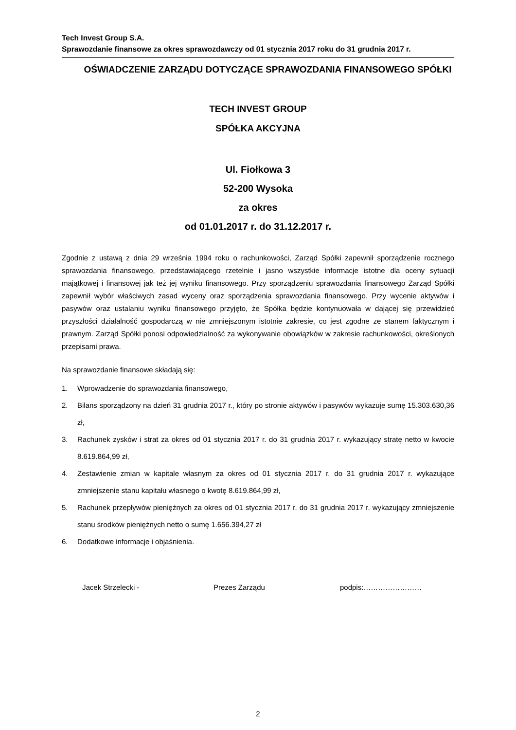Tech Invest Group S.A.
Sprawozdanie finansowe za okres sprawozdawczy od 01 stycznia 2017 roku do 31 grudnia 2017 r.
OŚWIADCZENIE ZARZĄDU DOTYCZĄCE SPRAWOZDANIA FINANSOWEGO SPÓŁKI
TECH INVEST GROUP
SPÓŁKA AKCYJNA
Ul. Fiołkowa 3
52-200 Wysoka
za okres
od 01.01.2017 r. do 31.12.2017 r.
Zgodnie z ustawą z dnia 29 września 1994 roku o rachunkowości, Zarząd Spółki zapewnił sporządzenie rocznego sprawozdania finansowego, przedstawiającego rzetelnie i jasno wszystkie informacje istotne dla oceny sytuacji majątkowej i finansowej jak też jej wyniku finansowego. Przy sporządzeniu sprawozdania finansowego Zarząd Spółki zapewnił wybór właściwych zasad wyceny oraz sporządzenia sprawozdania finansowego. Przy wycenie aktywów i pasywów oraz ustalaniu wyniku finansowego przyjęto, że Spółka będzie kontynuowała w dającej się przewidzieć przyszłości działalność gospodarczą w nie zmniejszonym istotnie zakresie, co jest zgodne ze stanem faktycznym i prawnym. Zarząd Spółki ponosi odpowiedzialność za wykonywanie obowiązków w zakresie rachunkowości, określonych przepisami prawa.
Na sprawozdanie finansowe składają się:
1. Wprowadzenie do sprawozdania finansowego,
2. Bilans sporządzony na dzień 31 grudnia 2017 r., który po stronie aktywów i pasywów wykazuje sumę 15.303.630,36 zł,
3. Rachunek zysków i strat za okres od 01 stycznia 2017 r. do 31 grudnia 2017 r. wykazujący stratę netto w kwocie 8.619.864,99 zł,
4. Zestawienie zmian w kapitale własnym za okres od 01 stycznia 2017 r. do 31 grudnia 2017 r. wykazujące zmniejszenie stanu kapitału własnego o kwotę 8.619.864,99 zł,
5. Rachunek przepływów pieniężnych za okres od 01 stycznia 2017 r. do 31 grudnia 2017 r. wykazujący zmniejszenie stanu środków pieniężnych netto o sumę 1.656.394,27 zł
6. Dodatkowe informacje i objaśnienia.
Jacek Strzelecki - Prezes Zarządu podpis:……………………
2